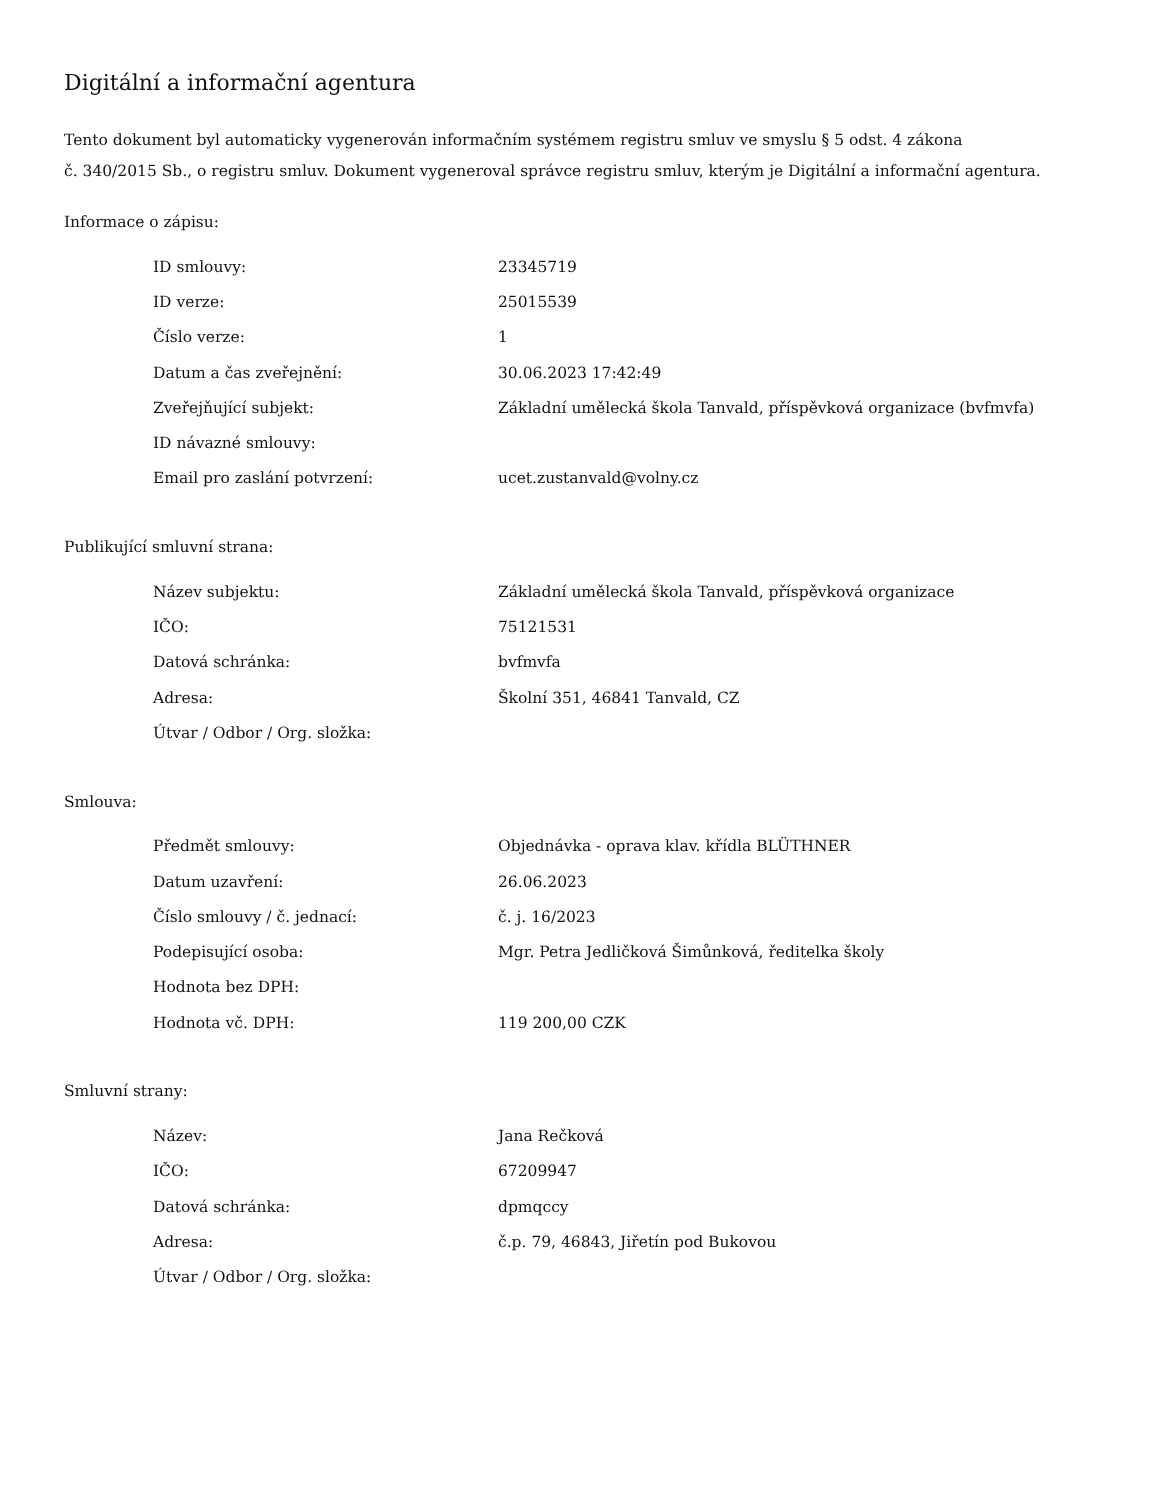Digitální a informační agentura
Tento dokument byl automaticky vygenerován informačním systémem registru smluv ve smyslu § 5 odst. 4 zákona
č. 340/2015 Sb., o registru smluv. Dokument vygeneroval správce registru smluv, kterým je Digitální a informační agentura.
Informace o zápisu:
| ID smlouvy: | 23345719 |
| ID verze: | 25015539 |
| Číslo verze: | 1 |
| Datum a čas zveřejnění: | 30.06.2023 17:42:49 |
| Zveřejňující subjekt: | Základní umělecká škola Tanvald, příspěvková organizace (bvfmvfa) |
| ID návazné smlouvy: | |
| Email pro zaslání potvrzení: | ucet.zustanvald@volny.cz |
Publikující smluvní strana:
| Název subjektu: | Základní umělecká škola Tanvald, příspěvková organizace |
| IČO: | 75121531 |
| Datová schránka: | bvfmvfa |
| Adresa: | Školní 351, 46841 Tanvald, CZ |
| Útvar / Odbor / Org. složka: | |
Smlouva:
| Předmět smlouvy: | Objednávka - oprava klav. křídla BLÜTHNER |
| Datum uzavření: | 26.06.2023 |
| Číslo smlouvy / č. jednací: | č. j. 16/2023 |
| Podepisující osoba: | Mgr. Petra Jedličková Šimůnková, ředitelka školy |
| Hodnota bez DPH: | |
| Hodnota vč. DPH: | 119 200,00 CZK |
Smluvní strany:
| Název: | Jana Rečková |
| IČO: | 67209947 |
| Datová schránka: | dpmqccy |
| Adresa: | č.p. 79, 46843, Jiřetín pod Bukovou |
| Útvar / Odbor / Org. složka: | |